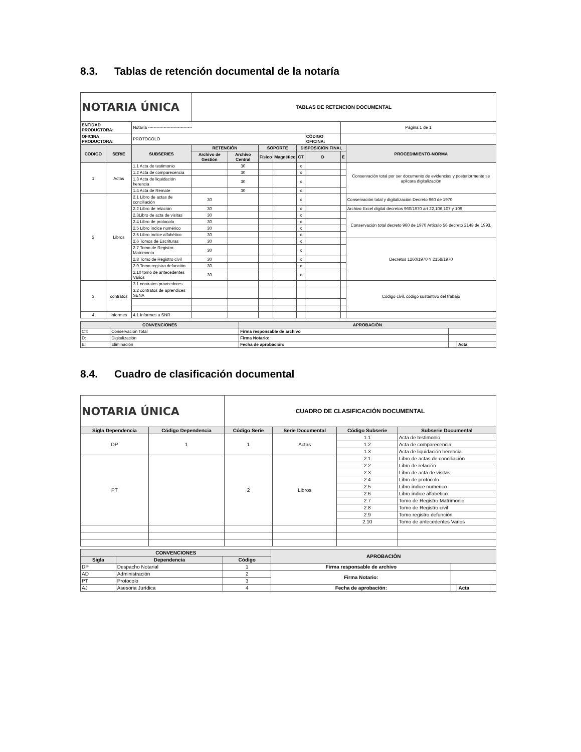8.3. Tablas de retención documental de la notaría
| NOTARIA ÚNICA | | | TABLAS DE RETENCION DOCUMENTAL | | | | | | | |
| ENTIDAD PRODUCTORA: | | Notaría ------------------------------- | | | | | | | Página 1 de 1 | |
| OFICINA PRODUCTORA: | | PROTOCOLO | | | | | | CÓDIGO OFICINA: | | |
| CODIGO | SERIE | SUBSERIES | RETENCIÒN | | SOPORTE | | DISPOSICION FINAL | | | PROCEDIMIENTO-NORMA |
| | | | Archivo de Gestión | Archivo Central | Físico | Magnético | CT | D | E | |
| 1 | Actas | 1.1 Acta de testimonio | | 30 | | | x | | | Conservación total por ser documento de evidencias y posteriormente se aplicara digitalización |
| | | 1.2 Acta de comparecencia | | 30 | | | x | | | |
| | | 1.3 Acta de liquidación herencia | | 30 | | | x | | | |
| | | 1.4 Acta de Remate | | 30 | | | x | | | |
| 2 | Libros | 2.1 Libro de actas de conciliación | 30 | | | | x | | | Conservación total y digitalización Decreto 960 de 1970 |
| | | 2.2 Libro de relación | 30 | | | | x | | | Archivo Excel digital decretos 960/1970 art 22,106,107 y 109 |
| | | 2.3Libro de acta de visitas | 30 | | | | x | | | Conservación total decreto 960 de 1970 Artículo 56 decreto 2148 de 1993. |
| | | 2.4 Libro de protocolo | 30 | | | | x | | | |
| | | 2.5 Libro índice numérico | 30 | | | | x | | | |
| | | 2.5 Libro índice alfabético | 30 | | | | x | | | |
| | | 2.6 Tomos de Escrituras | 30 | | | | x | | | Decretos 1260/1970 Y 2158/1970 |
| | | 2.7 Tomo de Registro Matrimonio | 30 | | | | x | | | |
| | | 2.8 Tomo de Registro civil | 30 | | | | x | | | |
| | | 2.9 Tomo registro defunción | 30 | | | | x | | | |
| | | 2.10 tomo de antecedentes Varios | 30 | | | | x | | | |
| 3 | contratos | 3.1 contratos proveedores | | | | | | | | Código civil, código sustantivo del trabajo |
| | | 3.2 contratos de aprendices SENA | | | | | | | | |
| 4 | Informes | 4.1 Informes a SNR | | | | | | | | |
| CONVENCIONES | | APROBACIÒN | | |
| --- | --- | --- | --- | --- |
| CT: | Conservación Total | Firma responsable de archivo | | |
| D: | Digitalización | Firma Notario: | | |
| E: | Eliminación | Fecha de aprobación: | | Acta |
8.4. Cuadro de clasificación documental
| NOTARIA ÚNICA | | CUADRO DE CLASIFICACIÓN DOCUMENTAL | | | |
| Sigla Dependencia | Código Dependencia | Código Serie | Serie Documental | Código Subserie | Subserie Documental |
| DP | 1 | 1 | Actas | 1.1 | Acta de testimonio |
| | | | | 1.2 | Acta de comparecencia |
| | | | | 1.3 | Acta de liquidación herencia |
| PT | | 2 | Libros | 2.1 | Libro de actas de conciliación |
| | | | | 2.2 | Libro de relación |
| | | | | 2.3 | Libro de acta de visitas |
| | | | | 2.4 | Libro de protocolo |
| | | | | 2.5 | Libro índice numerico |
| | | | | 2.6 | Libro índice alfabetico |
| | | | | 2.7 | Tomo de Registro Matrimonio |
| | | | | 2.8 | Tomo de Registro civil |
| | | | | 2.9 | Tomo registro defunción |
| | | | | 2.10 | Tomo de antecedentes Varios |
| CONVENCIONES | | | APROBACIÒN | | | |
| --- | --- | --- | --- | --- | --- | --- |
| Sigla | Dependencia | Código | | | | |
| DP | Despacho Notarial | 1 | Firma responsable de archivo | | | |
| AD | Administración | 2 | Firma Notario: | | | |
| PT | Protocolo | 3 | | | | |
| AJ | Asesoria Jurídica | 4 | Fecha de aprobación: | | Acta | |